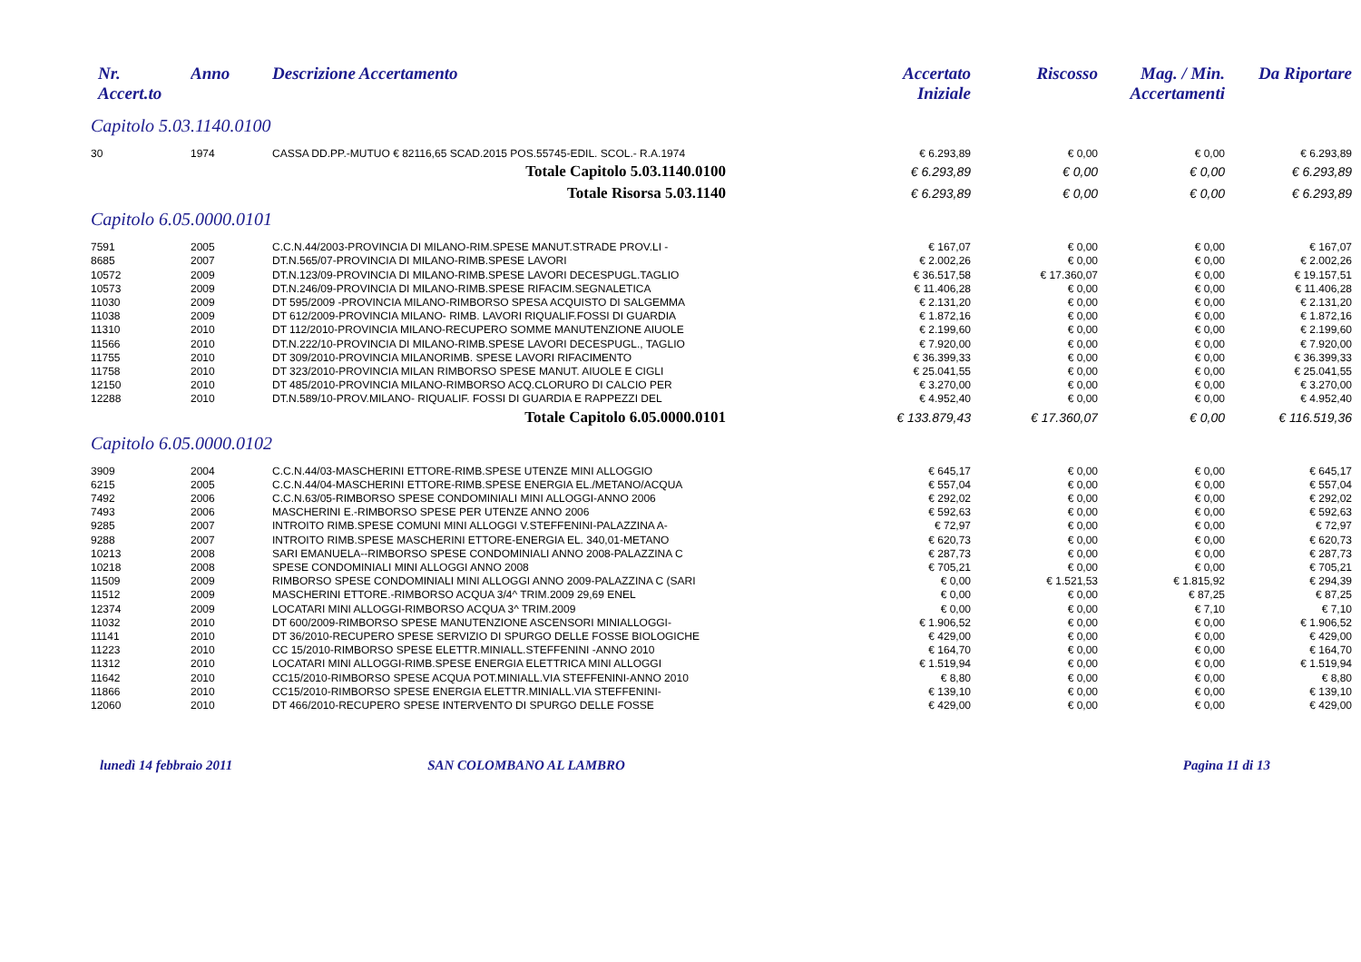| Nr. Accert.to | Anno | Descrizione Accertamento | Accertato Iniziale | Riscosso | Mag. / Min. Accertamenti | Da Riportare |
| --- | --- | --- | --- | --- | --- | --- |
| Capitolo 5.03.1140.0100 | | | | | | |
| 30 | 1974 | CASSA DD.PP.-MUTUO € 82116,65 SCAD.2015 POS.55745-EDIL. SCOL.- R.A.1974 | € 6.293,89 | € 0,00 | € 0,00 | € 6.293,89 |
| Totale Capitolo 5.03.1140.0100 | | | € 6.293,89 | € 0,00 | € 0,00 | € 6.293,89 |
| Totale Risorsa 5.03.1140 | | | € 6.293,89 | € 0,00 | € 0,00 | € 6.293,89 |
| Capitolo 6.05.0000.0101 | | | | | | |
| 7591 | 2005 | C.C.N.44/2003-PROVINCIA DI MILANO-RIM.SPESE MANUT.STRADE PROV.LI - | € 167,07 | € 0,00 | € 0,00 | € 167,07 |
| 8685 | 2007 | DT.N.565/07-PROVINCIA DI MILANO-RIMB.SPESE LAVORI | € 2.002,26 | € 0,00 | € 0,00 | € 2.002,26 |
| 10572 | 2009 | DT.N.123/09-PROVINCIA DI MILANO-RIMB.SPESE LAVORI DECESPUGL.TAGLIO | € 36.517,58 | € 17.360,07 | € 0,00 | € 19.157,51 |
| 10573 | 2009 | DT.N.246/09-PROVINCIA DI MILANO-RIMB.SPESE RIFACIM.SEGNALETICA | € 11.406,28 | € 0,00 | € 0,00 | € 11.406,28 |
| 11030 | 2009 | DT 595/2009 -PROVINCIA MILANO-RIMBORSO SPESA ACQUISTO DI SALGEMMA | € 2.131,20 | € 0,00 | € 0,00 | € 2.131,20 |
| 11038 | 2009 | DT 612/2009-PROVINCIA MILANO- RIMB. LAVORI RIQUALIF.FOSSI DI GUARDIA | € 1.872,16 | € 0,00 | € 0,00 | € 1.872,16 |
| 11310 | 2010 | DT 112/2010-PROVINCIA MILANO-RECUPERO SOMME MANUTENZIONE AIUOLE | € 2.199,60 | € 0,00 | € 0,00 | € 2.199,60 |
| 11566 | 2010 | DT.N.222/10-PROVINCIA DI MILANO-RIMB.SPESE LAVORI DECESPUGL., TAGLIO | € 7.920,00 | € 0,00 | € 0,00 | € 7.920,00 |
| 11755 | 2010 | DT 309/2010-PROVINCIA MILANORIMB. SPESE LAVORI RIFACIMENTO | € 36.399,33 | € 0,00 | € 0,00 | € 36.399,33 |
| 11758 | 2010 | DT 323/2010-PROVINCIA MILAN RIMBORSO SPESE MANUT. AIUOLE E CIGLI | € 25.041,55 | € 0,00 | € 0,00 | € 25.041,55 |
| 12150 | 2010 | DT 485/2010-PROVINCIA MILANO-RIMBORSO ACQ.CLORURO DI CALCIO PER | € 3.270,00 | € 0,00 | € 0,00 | € 3.270,00 |
| 12288 | 2010 | DT.N.589/10-PROV.MILANO- RIQUALIF. FOSSI DI GUARDIA E RAPPEZZI DEL | € 4.952,40 | € 0,00 | € 0,00 | € 4.952,40 |
| Totale Capitolo 6.05.0000.0101 | | | € 133.879,43 | € 17.360,07 | € 0,00 | € 116.519,36 |
| Capitolo 6.05.0000.0102 | | | | | | |
| 3909 | 2004 | C.C.N.44/03-MASCHERINI ETTORE-RIMB.SPESE UTENZE MINI ALLOGGIO | € 645,17 | € 0,00 | € 0,00 | € 645,17 |
| 6215 | 2005 | C.C.N.44/04-MASCHERINI ETTORE-RIMB.SPESE ENERGIA EL./METANO/ACQUA | € 557,04 | € 0,00 | € 0,00 | € 557,04 |
| 7492 | 2006 | C.C.N.63/05-RIMBORSO SPESE CONDOMINIALI MINI ALLOGGI-ANNO 2006 | € 292,02 | € 0,00 | € 0,00 | € 292,02 |
| 7493 | 2006 | MASCHERINI E.-RIMBORSO SPESE PER UTENZE ANNO 2006 | € 592,63 | € 0,00 | € 0,00 | € 592,63 |
| 9285 | 2007 | INTROITO RIMB.SPESE COMUNI MINI ALLOGGI V.STEFFENINI-PALAZZINA A- | € 72,97 | € 0,00 | € 0,00 | € 72,97 |
| 9288 | 2007 | INTROITO RIMB.SPESE MASCHERINI ETTORE-ENERGIA EL. 340,01-METANO | € 620,73 | € 0,00 | € 0,00 | € 620,73 |
| 10213 | 2008 | SARI EMANUELA--RIMBORSO SPESE CONDOMINIALI ANNO 2008-PALAZZINA C | € 287,73 | € 0,00 | € 0,00 | € 287,73 |
| 10218 | 2008 | SPESE CONDOMINIALI MINI ALLOGGI ANNO 2008 | € 705,21 | € 0,00 | € 0,00 | € 705,21 |
| 11509 | 2009 | RIMBORSO SPESE CONDOMINIALI MINI ALLOGGI ANNO 2009-PALAZZINA C (SARI | € 0,00 | € 1.521,53 | € 1.815,92 | € 294,39 |
| 11512 | 2009 | MASCHERINI ETTORE.-RIMBORSO ACQUA 3/4^ TRIM.2009 29,69 ENEL | € 0,00 | € 0,00 | € 87,25 | € 87,25 |
| 12374 | 2009 | LOCATARI MINI ALLOGGI-RIMBORSO ACQUA 3^ TRIM.2009 | € 0,00 | € 0,00 | € 7,10 | € 7,10 |
| 11032 | 2010 | DT 600/2009-RIMBORSO SPESE MANUTENZIONE ASCENSORI MINIALLOGGI- | € 1.906,52 | € 0,00 | € 0,00 | € 1.906,52 |
| 11141 | 2010 | DT 36/2010-RECUPERO SPESE SERVIZIO DI SPURGO DELLE FOSSE BIOLOGICHE | € 429,00 | € 0,00 | € 0,00 | € 429,00 |
| 11223 | 2010 | CC 15/2010-RIMBORSO SPESE ELETTR.MINIALL.STEFFENINI -ANNO 2010 | € 164,70 | € 0,00 | € 0,00 | € 164,70 |
| 11312 | 2010 | LOCATARI MINI ALLOGGI-RIMB.SPESE ENERGIA ELETTRICA MINI ALLOGGI | € 1.519,94 | € 0,00 | € 0,00 | € 1.519,94 |
| 11642 | 2010 | CC15/2010-RIMBORSO SPESE ACQUA POT.MINIALL.VIA STEFFENINI-ANNO 2010 | € 8,80 | € 0,00 | € 0,00 | € 8,80 |
| 11866 | 2010 | CC15/2010-RIMBORSO SPESE ENERGIA ELETTR.MINIALL.VIA STEFFENINI- | € 139,10 | € 0,00 | € 0,00 | € 139,10 |
| 12060 | 2010 | DT 466/2010-RECUPERO SPESE INTERVENTO DI SPURGO DELLE FOSSE | € 429,00 | € 0,00 | € 0,00 | € 429,00 |
lunedì 14 febbraio 2011 SAN COLOMBANO AL LAMBRO Pagina 11 di 13